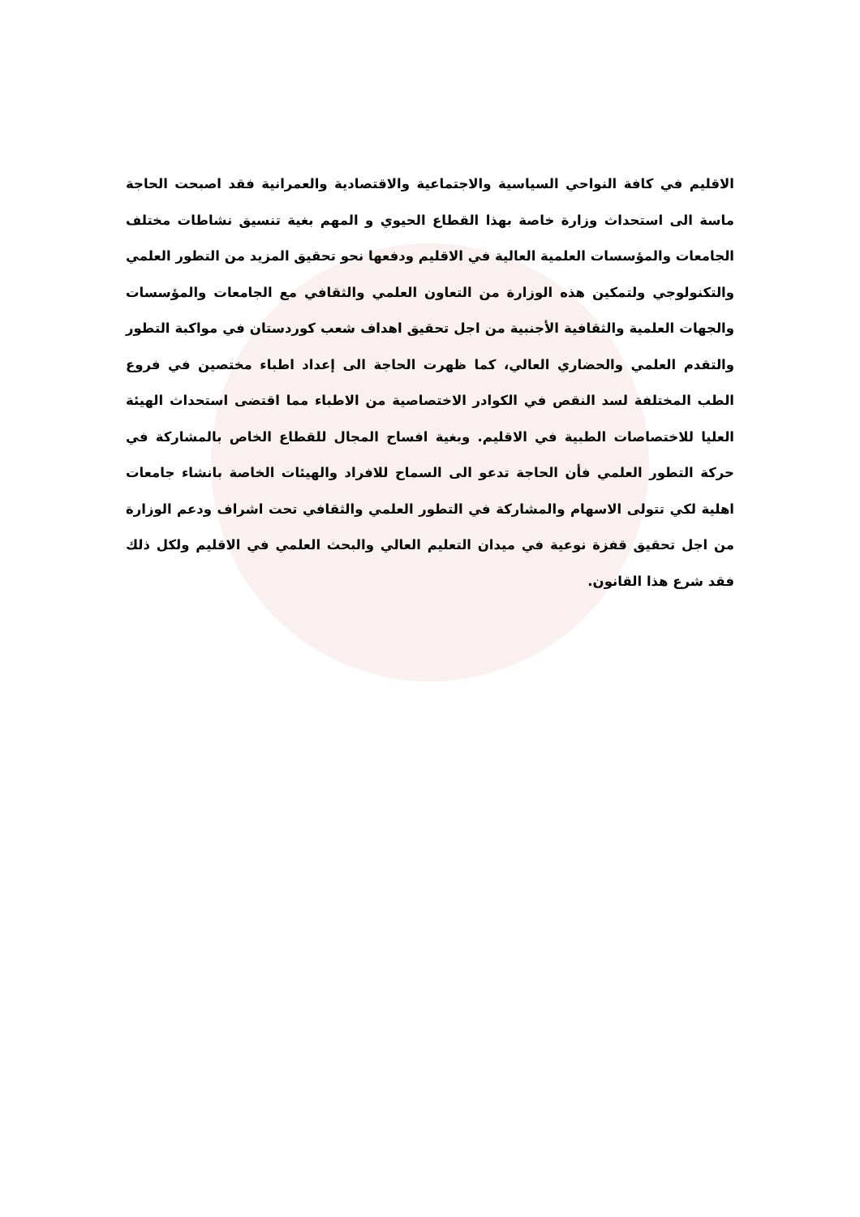الاقليم في كافة النواحي السياسية والاجتماعية والاقتصادية والعمرانية فقد اصبحت الحاجة ماسة الى استحداث وزارة خاصة بهذا القطاع الحيوي و المهم بغية تنسيق نشاطات مختلف الجامعات والمؤسسات العلمية العالية في الاقليم ودفعها نحو تحقيق المزيد من التطور العلمي والتكنولوجي ولتمكين هذه الوزارة من التعاون العلمي والثقافي مع الجامعات والمؤسسات والجهات العلمية والثقافية الأجنبية من اجل تحقيق اهداف شعب كوردستان في مواكبة التطور والتقدم العلمي والحضاري العالي، كما ظهرت الحاجة الى إعداد اطباء مختصين في فروع الطب المختلفة لسد النقص في الكوادر الاختصاصية من الاطباء مما اقتضى استحداث الهيئة العليا للاختصاصات الطبية في الاقليم. وبغية افساح المجال للقطاع الخاص بالمشاركة في حركة التطور العلمي فأن الحاجة تدعو الى السماح للافراد والهيئات الخاصة بانشاء جامعات اهلية لكي تتولى الاسهام والمشاركة في التطور العلمي والثقافي تحت اشراف ودعم الوزارة من اجل تحقيق قفزة نوعية في ميدان التعليم العالي والبحث العلمي في الاقليم ولكل ذلك فقد شرع هذا القانون.